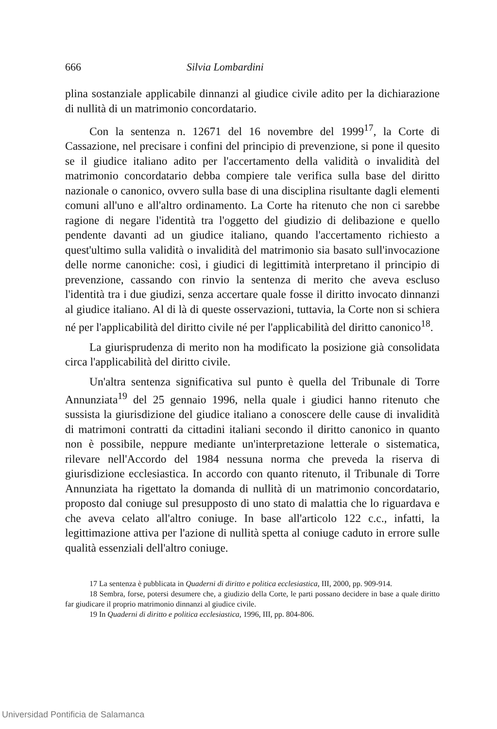666 Silvia Lombardini
plina sostanziale applicabile dinnanzi al giudice civile adito per la dichiarazione di nullità di un matrimonio concordatario.
Con la sentenza n. 12671 del 16 novembre del 1999<sup>17</sup>, la Corte di Cassazione, nel precisare i confini del principio di prevenzione, si pone il quesito se il giudice italiano adito per l'accertamento della validità o invalidità del matrimonio concordatario debba compiere tale verifica sulla base del diritto nazionale o canonico, ovvero sulla base di una disciplina risultante dagli elementi comuni all'uno e all'altro ordinamento. La Corte ha ritenuto che non ci sarebbe ragione di negare l'identità tra l'oggetto del giudizio di delibazione e quello pendente davanti ad un giudice italiano, quando l'accertamento richiesto a quest'ultimo sulla validità o invalidità del matrimonio sia basato sull'invocazione delle norme canoniche: così, i giudici di legittimità interpretano il principio di prevenzione, cassando con rinvio la sentenza di merito che aveva escluso l'identità tra i due giudizi, senza accertare quale fosse il diritto invocato dinnanzi al giudice italiano. Al di là di queste osservazioni, tuttavia, la Corte non si schiera né per l'applicabilità del diritto civile né per l'applicabilità del diritto canonico<sup>18</sup>.
La giurisprudenza di merito non ha modificato la posizione già consolidata circa l'applicabilità del diritto civile.
Un'altra sentenza significativa sul punto è quella del Tribunale di Torre Annunziata<sup>19</sup> del 25 gennaio 1996, nella quale i giudici hanno ritenuto che sussista la giurisdizione del giudice italiano a conoscere delle cause di invalidità di matrimoni contratti da cittadini italiani secondo il diritto canonico in quanto non è possibile, neppure mediante un'interpretazione letterale o sistematica, rilevare nell'Accordo del 1984 nessuna norma che preveda la riserva di giurisdizione ecclesiastica. In accordo con quanto ritenuto, il Tribunale di Torre Annunziata ha rigettato la domanda di nullità di un matrimonio concordatario, proposto dal coniuge sul presupposto di uno stato di malattia che lo riguardava e che aveva celato all'altro coniuge. In base all'articolo 122 c.c., infatti, la legittimazione attiva per l'azione di nullità spetta al coniuge caduto in errore sulle qualità essenziali dell'altro coniuge.
17 La sentenza è pubblicata in Quaderni di diritto e politica ecclesiastica, III, 2000, pp. 909-914.
18 Sembra, forse, potersi desumere che, a giudizio della Corte, le parti possano decidere in base a quale diritto far giudicare il proprio matrimonio dinnanzi al giudice civile.
19 In Quaderni di diritto e politica ecclesiastica, 1996, III, pp. 804-806.
Universidad Pontificia de Salamanca